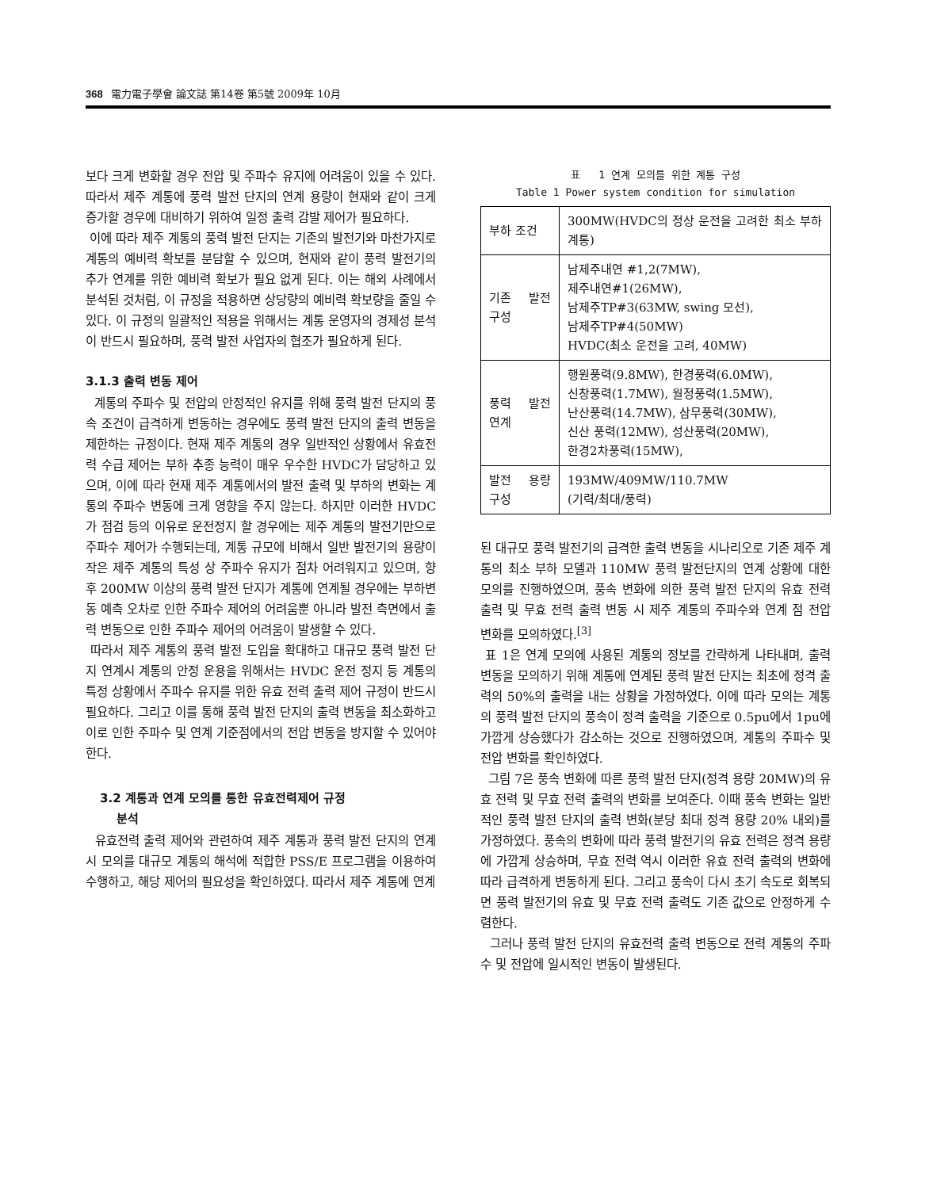368 電力電子學會 論文誌 第14卷 第5號 2009年 10月
보다 크게 변화할 경우 전압 및 주파수 유지에 어려움이 있을 수 있다. 따라서 제주 계통에 풍력 발전 단지의 연계 용량이 현재와 같이 크게 증가할 경우에 대비하기 위하여 일정 출력 감발 제어가 필요하다.
이에 따라 제주 계통의 풍력 발전 단지는 기존의 발전기와 마찬가지로 계통의 예비력 확보를 분담할 수 있으며, 현재와 같이 풍력 발전기의 추가 연계를 위한 예비력 확보가 필요 없게 된다. 이는 해외 사례에서 분석된 것처럼, 이 규정을 적용하면 상당량의 예비력 확보량을 줄일 수 있다. 이 규정의 일괄적인 적용을 위해서는 계통 운영자의 경제성 분석이 반드시 필요하며, 풍력 발전 사업자의 협조가 필요하게 된다.
3.1.3 출력 변동 제어
계통의 주파수 및 전압의 안정적인 유지를 위해 풍력 발전 단지의 풍속 조건이 급격하게 변동하는 경우에도 풍력 발전 단지의 출력 변동을 제한하는 규정이다. 현재 제주 계통의 경우 일반적인 상황에서 유효전력 수급 제어는 부하 추종 능력이 매우 우수한 HVDC가 담당하고 있으며, 이에 따라 현재 제주 계통에서의 발전 출력 및 부하의 변화는 계통의 주파수 변동에 크게 영향을 주지 않는다. 하지만 이러한 HVDC가 점검 등의 이유로 운전정지 할 경우에는 제주 계통의 발전기만으로 주파수 제어가 수행되는데, 계통 규모에 비해서 일반 발전기의 용량이 작은 제주 계통의 특성 상 주파수 유지가 점차 어려워지고 있으며, 향후 200MW 이상의 풍력 발전 단지가 계통에 연계될 경우에는 부하변동 예측 오차로 인한 주파수 제어의 어려움뿐 아니라 발전 측면에서 출력 변동으로 인한 주파수 제어의 어려움이 발생할 수 있다.
따라서 제주 계통의 풍력 발전 도입을 확대하고 대규모 풍력 발전 단지 연계시 계통의 안정 운용을 위해서는 HVDC 운전 정지 등 계통의 특정 상황에서 주파수 유지를 위한 유효 전력 출력 제어 규정이 반드시 필요하다. 그리고 이를 통해 풍력 발전 단지의 출력 변동을 최소화하고 이로 인한 주파수 및 연계 기준점에서의 전압 변동을 방지할 수 있어야 한다.
3.2 계통과 연계 모의를 통한 유효전력제어 규정
분석
유효전력 출력 제어와 관련하여 제주 계통과 풍력 발전 단지의 연계 시 모의를 대규모 계통의 해석에 적합한 PSS/E 프로그램을 이용하여 수행하고, 해당 제어의 필요성을 확인하였다. 따라서 제주 계통에 연계
표 1 연계 모의를 위한 계통 구성
Table 1 Power system condition for simulation
| 부하 조건 | 300MW(HVDC의 정상 운전을 고려한 최소 부하 계통) |
| 기존 발전 구성 | 남제주내연 #1,2(7MW), 제주내연#1(26MW), 남제주TP#3(63MW, swing 모선), 남제주TP#4(50MW) HVDC(최소 운전을 고려, 40MW) |
| 풍력 발전 연계 | 행원풍력(9.8MW), 한경풍력(6.0MW), 신창풍력(1.7MW), 월정풍력(1.5MW), 난산풍력(14.7MW), 삼무풍력(30MW), 신산 풍력(12MW), 성산풍력(20MW), 한경2차풍력(15MW), |
| 발전 용량 구성 | 193MW/409MW/110.7MW (기력/최대/풍력) |
된 대규모 풍력 발전기의 급격한 출력 변동을 시나리오로 기존 제주 계통의 최소 부하 모델과 110MW 풍력 발전단지의 연계 상황에 대한 모의를 진행하였으며, 풍속 변화에 의한 풍력 발전 단지의 유효 전력 출력 및 무효 전력 출력 변동 시 제주 계통의 주파수와 연계 점 전압 변화를 모의하였다.<sup>[3]</sup>
표 1은 연계 모의에 사용된 계통의 정보를 간략하게 나타내며, 출력 변동을 모의하기 위해 계통에 연계된 풍력 발전 단지는 최초에 정격 출력의 50%의 출력을 내는 상황을 가정하였다. 이에 따라 모의는 계통의 풍력 발전 단지의 풍속이 정격 출력을 기준으로 0.5pu에서 1pu에 가깝게 상승했다가 감소하는 것으로 진행하였으며, 계통의 주파수 및 전압 변화를 확인하였다.
그림 7은 풍속 변화에 따른 풍력 발전 단지(정격 용량 20MW)의 유효 전력 및 무효 전력 출력의 변화를 보여준다. 이때 풍속 변화는 일반적인 풍력 발전 단지의 출력 변화(분당 최대 정격 용량 20% 내외)를 가정하였다. 풍속의 변화에 따라 풍력 발전기의 유효 전력은 정격 용량에 가깝게 상승하며, 무효 전력 역시 이러한 유효 전력 출력의 변화에 따라 급격하게 변동하게 된다. 그리고 풍속이 다시 초기 속도로 회복되면 풍력 발전기의 유효 및 무효 전력 출력도 기존 값으로 안정하게 수렴한다.
그러나 풍력 발전 단지의 유효전력 출력 변동으로 전력 계통의 주파수 및 전압에 일시적인 변동이 발생된다.